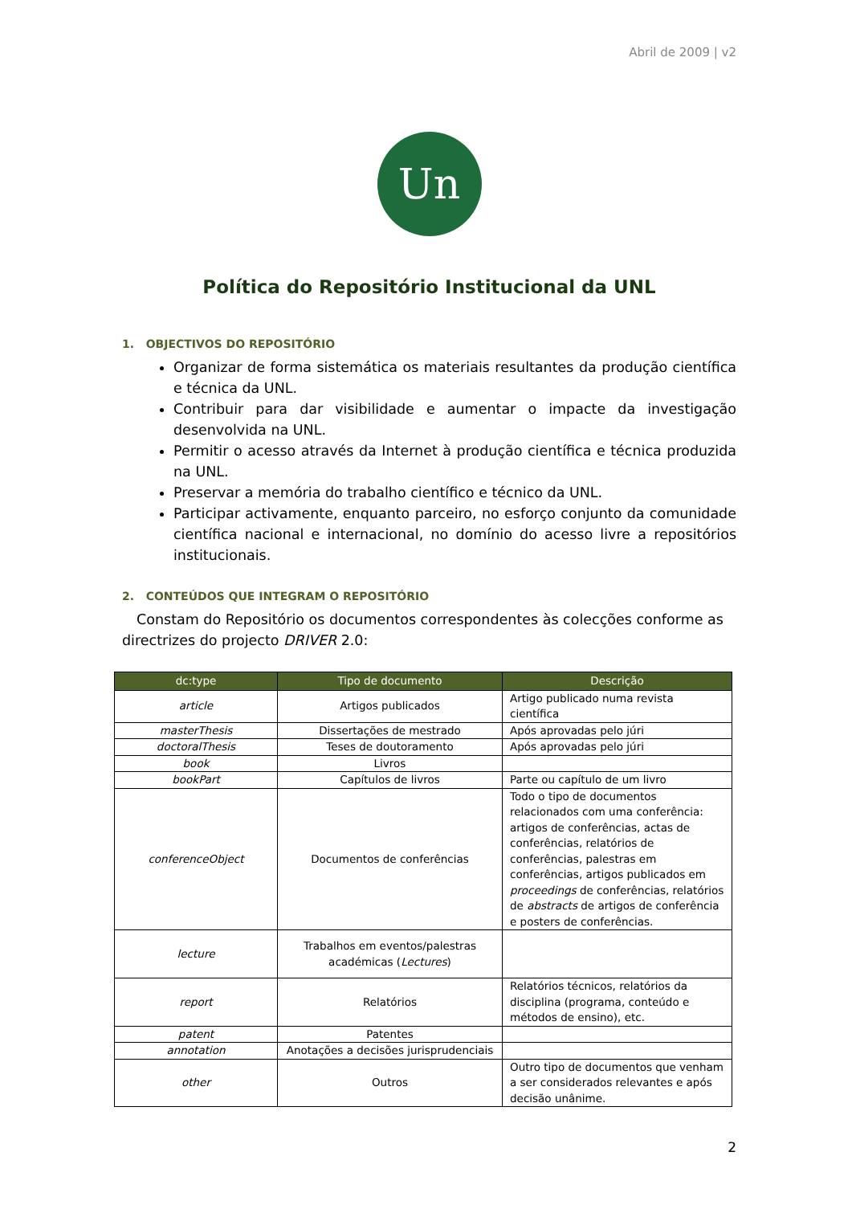Abril de 2009 | v2
Un
Política do Repositório Institucional da UNL
1. OBJECTIVOS DO REPOSITÓRIO
Organizar de forma sistemática os materiais resultantes da produção científica e técnica da UNL.
Contribuir para dar visibilidade e aumentar o impacte da investigação desenvolvida na UNL.
Permitir o acesso através da Internet à produção científica e técnica produzida na UNL.
Preservar a memória do trabalho científico e técnico da UNL.
Participar activamente, enquanto parceiro, no esforço conjunto da comunidade científica nacional e internacional, no domínio do acesso livre a repositórios institucionais.
2. CONTEÚDOS QUE INTEGRAM O REPOSITÓRIO
Constam do Repositório os documentos correspondentes às colecções conforme as directrizes do projecto DRIVER 2.0:
| dc:type | Tipo de documento | Descrição |
| --- | --- | --- |
| article | Artigos publicados | Artigo publicado numa revista científica |
| masterThesis | Dissertações de mestrado | Após aprovadas pelo júri |
| doctoralThesis | Teses de doutoramento | Após aprovadas pelo júri |
| book | Livros | |
| bookPart | Capítulos de livros | Parte ou capítulo de um livro |
| conferenceObject | Documentos de conferências | Todo o tipo de documentos relacionados com uma conferência: artigos de conferências, actas de conferências, relatórios de conferências, palestras em conferências, artigos publicados em proceedings de conferências, relatórios de abstracts de artigos de conferência e posters de conferências. |
| lecture | Trabalhos em eventos/palestras académicas ( Lectures ) | |
| report | Relatórios | Relatórios técnicos, relatórios da disciplina (programa, conteúdo e métodos de ensino), etc. |
| patent | Patentes | |
| annotation | Anotações a decisões jurisprudenciais | |
| other | Outros | Outro tipo de documentos que venham a ser considerados relevantes e após decisão unânime. |
2